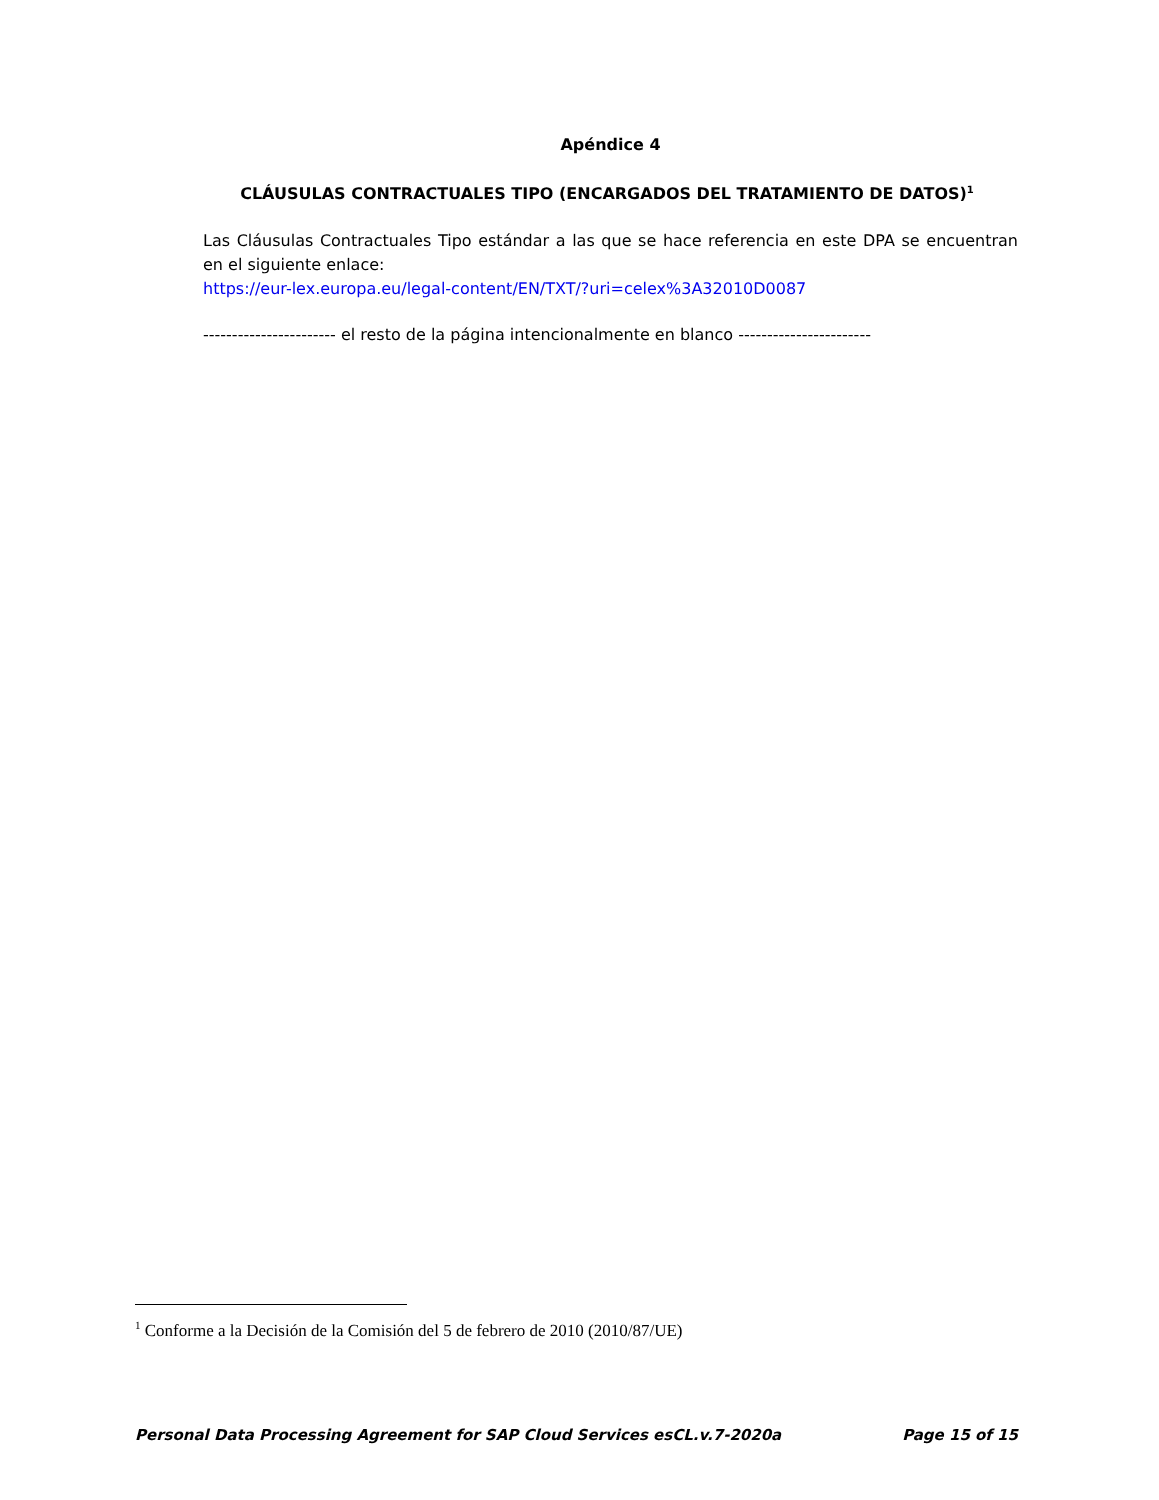Apéndice 4
CLÁUSULAS CONTRACTUALES TIPO (ENCARGADOS DEL TRATAMIENTO DE DATOS)<sup>1</sup>
Las Cláusulas Contractuales Tipo estándar a las que se hace referencia en este DPA se encuentran en el siguiente enlace:
https://eur-lex.europa.eu/legal-content/EN/TXT/?uri=celex%3A32010D0087
----------------------- el resto de la página intencionalmente en blanco -----------------------
<sup>1</sup> Conforme a la Decisión de la Comisión del 5 de febrero de 2010 (2010/87/UE)
Personal Data Processing Agreement for SAP Cloud Services esCL.v.7-2020a Page 15 of 15